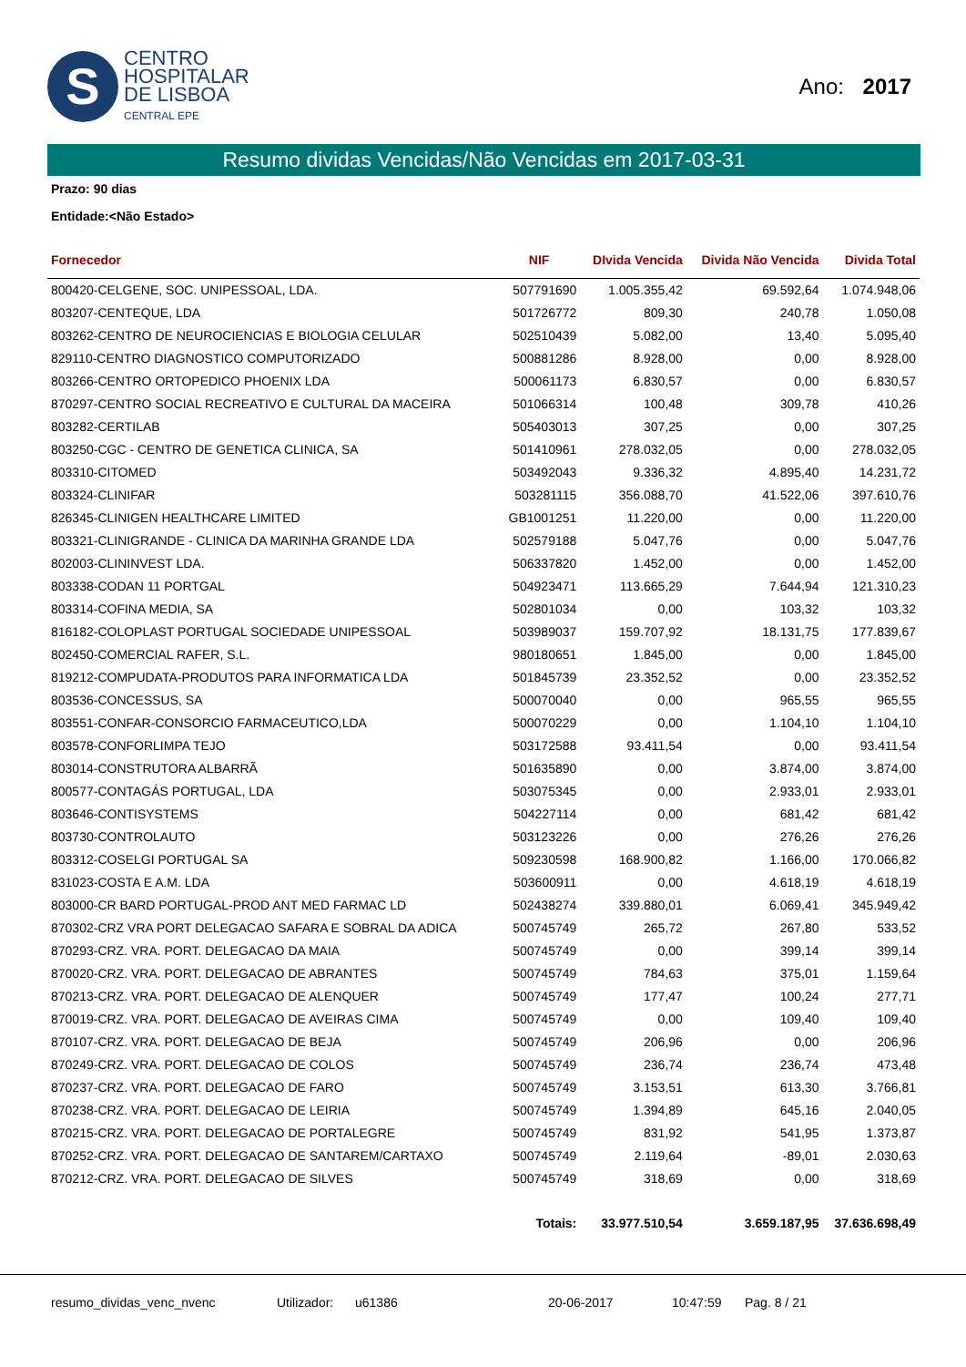S
CENTRO
HOSPITALAR
DE LISBOA
CENTRAL EPE
Ano: 2017
Resumo dividas Vencidas/Não Vencidas em 2017-03-31
Prazo: 90 dias
Entidade:<Não Estado>
| Fornecedor | NIF | DIvida Vencida | Divida Não Vencida | Divida Total |
| --- | --- | --- | --- | --- |
| 800420-CELGENE, SOC. UNIPESSOAL, LDA. | 507791690 | 1.005.355,42 | 69.592,64 | 1.074.948,06 |
| 803207-CENTEQUE, LDA | 501726772 | 809,30 | 240,78 | 1.050,08 |
| 803262-CENTRO DE NEUROCIENCIAS E BIOLOGIA CELULAR | 502510439 | 5.082,00 | 13,40 | 5.095,40 |
| 829110-CENTRO DIAGNOSTICO COMPUTORIZADO | 500881286 | 8.928,00 | 0,00 | 8.928,00 |
| 803266-CENTRO ORTOPEDICO PHOENIX LDA | 500061173 | 6.830,57 | 0,00 | 6.830,57 |
| 870297-CENTRO SOCIAL RECREATIVO E CULTURAL DA MACEIRA | 501066314 | 100,48 | 309,78 | 410,26 |
| 803282-CERTILAB | 505403013 | 307,25 | 0,00 | 307,25 |
| 803250-CGC - CENTRO DE GENETICA CLINICA, SA | 501410961 | 278.032,05 | 0,00 | 278.032,05 |
| 803310-CITOMED | 503492043 | 9.336,32 | 4.895,40 | 14.231,72 |
| 803324-CLINIFAR | 503281115 | 356.088,70 | 41.522,06 | 397.610,76 |
| 826345-CLINIGEN HEALTHCARE LIMITED | GB1001251 | 11.220,00 | 0,00 | 11.220,00 |
| 803321-CLINIGRANDE - CLINICA DA MARINHA GRANDE LDA | 502579188 | 5.047,76 | 0,00 | 5.047,76 |
| 802003-CLININVEST LDA. | 506337820 | 1.452,00 | 0,00 | 1.452,00 |
| 803338-CODAN 11 PORTGAL | 504923471 | 113.665,29 | 7.644,94 | 121.310,23 |
| 803314-COFINA MEDIA, SA | 502801034 | 0,00 | 103,32 | 103,32 |
| 816182-COLOPLAST PORTUGAL SOCIEDADE UNIPESSOAL | 503989037 | 159.707,92 | 18.131,75 | 177.839,67 |
| 802450-COMERCIAL RAFER, S.L. | 980180651 | 1.845,00 | 0,00 | 1.845,00 |
| 819212-COMPUDATA-PRODUTOS PARA INFORMATICA LDA | 501845739 | 23.352,52 | 0,00 | 23.352,52 |
| 803536-CONCESSUS, SA | 500070040 | 0,00 | 965,55 | 965,55 |
| 803551-CONFAR-CONSORCIO FARMACEUTICO,LDA | 500070229 | 0,00 | 1.104,10 | 1.104,10 |
| 803578-CONFORLIMPA TEJO | 503172588 | 93.411,54 | 0,00 | 93.411,54 |
| 803014-CONSTRUTORA ALBARRÃ | 501635890 | 0,00 | 3.874,00 | 3.874,00 |
| 800577-CONTAGÁS PORTUGAL, LDA | 503075345 | 0,00 | 2.933,01 | 2.933,01 |
| 803646-CONTISYSTEMS | 504227114 | 0,00 | 681,42 | 681,42 |
| 803730-CONTROLAUTO | 503123226 | 0,00 | 276,26 | 276,26 |
| 803312-COSELGI PORTUGAL SA | 509230598 | 168.900,82 | 1.166,00 | 170.066,82 |
| 831023-COSTA E A.M. LDA | 503600911 | 0,00 | 4.618,19 | 4.618,19 |
| 803000-CR BARD PORTUGAL-PROD ANT MED FARMAC LD | 502438274 | 339.880,01 | 6.069,41 | 345.949,42 |
| 870302-CRZ VRA PORT DELEGACAO SAFARA E SOBRAL DA ADICA | 500745749 | 265,72 | 267,80 | 533,52 |
| 870293-CRZ. VRA. PORT. DELEGACAO DA MAIA | 500745749 | 0,00 | 399,14 | 399,14 |
| 870020-CRZ. VRA. PORT. DELEGACAO DE ABRANTES | 500745749 | 784,63 | 375,01 | 1.159,64 |
| 870213-CRZ. VRA. PORT. DELEGACAO DE ALENQUER | 500745749 | 177,47 | 100,24 | 277,71 |
| 870019-CRZ. VRA. PORT. DELEGACAO DE AVEIRAS CIMA | 500745749 | 0,00 | 109,40 | 109,40 |
| 870107-CRZ. VRA. PORT. DELEGACAO DE BEJA | 500745749 | 206,96 | 0,00 | 206,96 |
| 870249-CRZ. VRA. PORT. DELEGACAO DE COLOS | 500745749 | 236,74 | 236,74 | 473,48 |
| 870237-CRZ. VRA. PORT. DELEGACAO DE FARO | 500745749 | 3.153,51 | 613,30 | 3.766,81 |
| 870238-CRZ. VRA. PORT. DELEGACAO DE LEIRIA | 500745749 | 1.394,89 | 645,16 | 2.040,05 |
| 870215-CRZ. VRA. PORT. DELEGACAO DE PORTALEGRE | 500745749 | 831,92 | 541,95 | 1.373,87 |
| 870252-CRZ. VRA. PORT. DELEGACAO DE SANTAREM/CARTAXO | 500745749 | 2.119,64 | -89,01 | 2.030,63 |
| 870212-CRZ. VRA. PORT. DELEGACAO DE SILVES | 500745749 | 318,69 | 0,00 | 318,69 |
| | Totais: | 33.977.510,54 | 3.659.187,95 | 37.636.698,49 |
resumo_dividas_venc_nvenc Utilizador: u61386 20-06-2017 10:47:59 Pag. 8 / 21